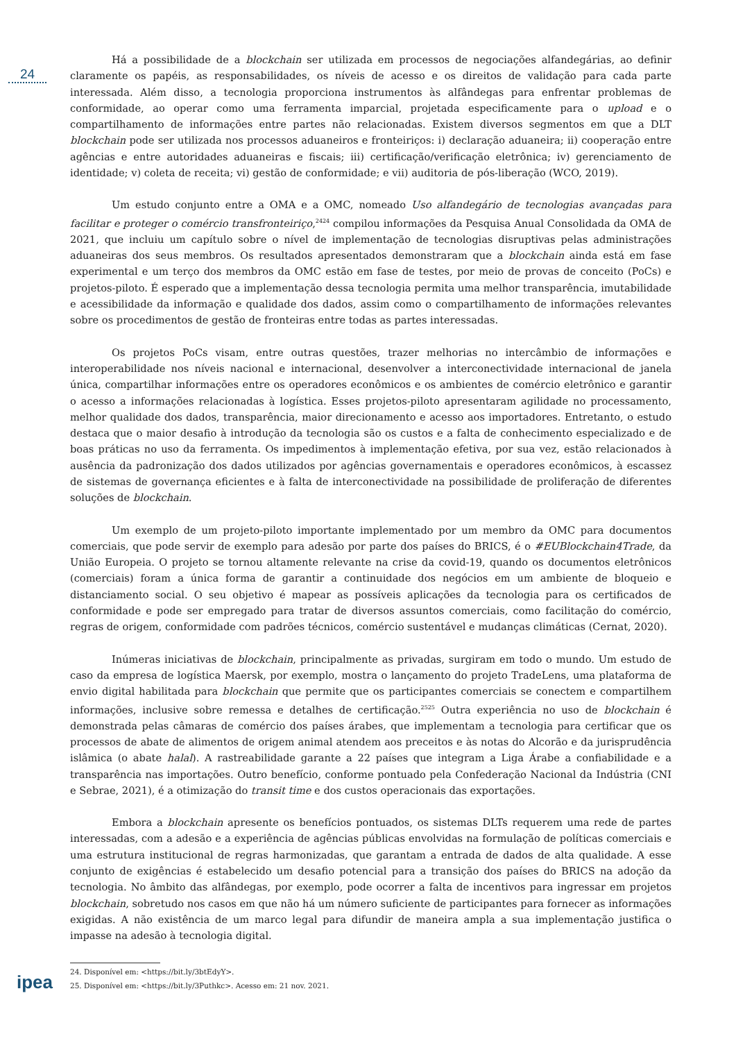24
Há a possibilidade de a blockchain ser utilizada em processos de negociações alfandegárias, ao definir claramente os papéis, as responsabilidades, os níveis de acesso e os direitos de validação para cada parte interessada. Além disso, a tecnologia proporciona instrumentos às alfândegas para enfrentar problemas de conformidade, ao operar como uma ferramenta imparcial, projetada especificamente para o upload e o compartilhamento de informações entre partes não relacionadas. Existem diversos segmentos em que a DLT blockchain pode ser utilizada nos processos aduaneiros e fronteiriços: i) declaração aduaneira; ii) cooperação entre agências e entre autoridades aduaneiras e fiscais; iii) certificação/verificação eletrônica; iv) gerenciamento de identidade; v) coleta de receita; vi) gestão de conformidade; e vii) auditoria de pós-liberação (WCO, 2019).
Um estudo conjunto entre a OMA e a OMC, nomeado Uso alfandegário de tecnologias avançadas para facilitar e proteger o comércio transfronteiriço,<sup>2424</sup> compilou informações da Pesquisa Anual Consolidada da OMA de 2021, que incluiu um capítulo sobre o nível de implementação de tecnologias disruptivas pelas administrações aduaneiras dos seus membros. Os resultados apresentados demonstraram que a blockchain ainda está em fase experimental e um terço dos membros da OMC estão em fase de testes, por meio de provas de conceito (PoCs) e projetos-piloto. É esperado que a implementação dessa tecnologia permita uma melhor transparência, imutabilidade e acessibilidade da informação e qualidade dos dados, assim como o compartilhamento de informações relevantes sobre os procedimentos de gestão de fronteiras entre todas as partes interessadas.
Os projetos PoCs visam, entre outras questões, trazer melhorias no intercâmbio de informações e interoperabilidade nos níveis nacional e internacional, desenvolver a interconectividade internacional de janela única, compartilhar informações entre os operadores econômicos e os ambientes de comércio eletrônico e garantir o acesso a informações relacionadas à logística. Esses projetos-piloto apresentaram agilidade no processamento, melhor qualidade dos dados, transparência, maior direcionamento e acesso aos importadores. Entretanto, o estudo destaca que o maior desafio à introdução da tecnologia são os custos e a falta de conhecimento especializado e de boas práticas no uso da ferramenta. Os impedimentos à implementação efetiva, por sua vez, estão relacionados à ausência da padronização dos dados utilizados por agências governamentais e operadores econômicos, à escassez de sistemas de governança eficientes e à falta de interconectividade na possibilidade de proliferação de diferentes soluções de blockchain.
Um exemplo de um projeto-piloto importante implementado por um membro da OMC para documentos comerciais, que pode servir de exemplo para adesão por parte dos países do BRICS, é o #EUBlockchain4Trade, da União Europeia. O projeto se tornou altamente relevante na crise da covid-19, quando os documentos eletrônicos (comerciais) foram a única forma de garantir a continuidade dos negócios em um ambiente de bloqueio e distanciamento social. O seu objetivo é mapear as possíveis aplicações da tecnologia para os certificados de conformidade e pode ser empregado para tratar de diversos assuntos comerciais, como facilitação do comércio, regras de origem, conformidade com padrões técnicos, comércio sustentável e mudanças climáticas (Cernat, 2020).
Inúmeras iniciativas de blockchain, principalmente as privadas, surgiram em todo o mundo. Um estudo de caso da empresa de logística Maersk, por exemplo, mostra o lançamento do projeto TradeLens, uma plataforma de envio digital habilitada para blockchain que permite que os participantes comerciais se conectem e compartilhem informações, inclusive sobre remessa e detalhes de certificação.<sup>2525</sup> Outra experiência no uso de blockchain é demonstrada pelas câmaras de comércio dos países árabes, que implementam a tecnologia para certificar que os processos de abate de alimentos de origem animal atendem aos preceitos e às notas do Alcorão e da jurisprudência islâmica (o abate halal). A rastreabilidade garante a 22 países que integram a Liga Árabe a confiabilidade e a transparência nas importações. Outro benefício, conforme pontuado pela Confederação Nacional da Indústria (CNI e Sebrae, 2021), é a otimização do transit time e dos custos operacionais das exportações.
Embora a blockchain apresente os benefícios pontuados, os sistemas DLTs requerem uma rede de partes interessadas, com a adesão e a experiência de agências públicas envolvidas na formulação de políticas comerciais e uma estrutura institucional de regras harmonizadas, que garantam a entrada de dados de alta qualidade. A esse conjunto de exigências é estabelecido um desafio potencial para a transição dos países do BRICS na adoção da tecnologia. No âmbito das alfândegas, por exemplo, pode ocorrer a falta de incentivos para ingressar em projetos blockchain, sobretudo nos casos em que não há um número suficiente de participantes para fornecer as informações exigidas. A não existência de um marco legal para difundir de maneira ampla a sua implementação justifica o impasse na adesão à tecnologia digital.
ipea
24. Disponível em: <https://bit.ly/3btEdyY>.
25. Disponível em: <https://bit.ly/3Puthkc>. Acesso em: 21 nov. 2021.